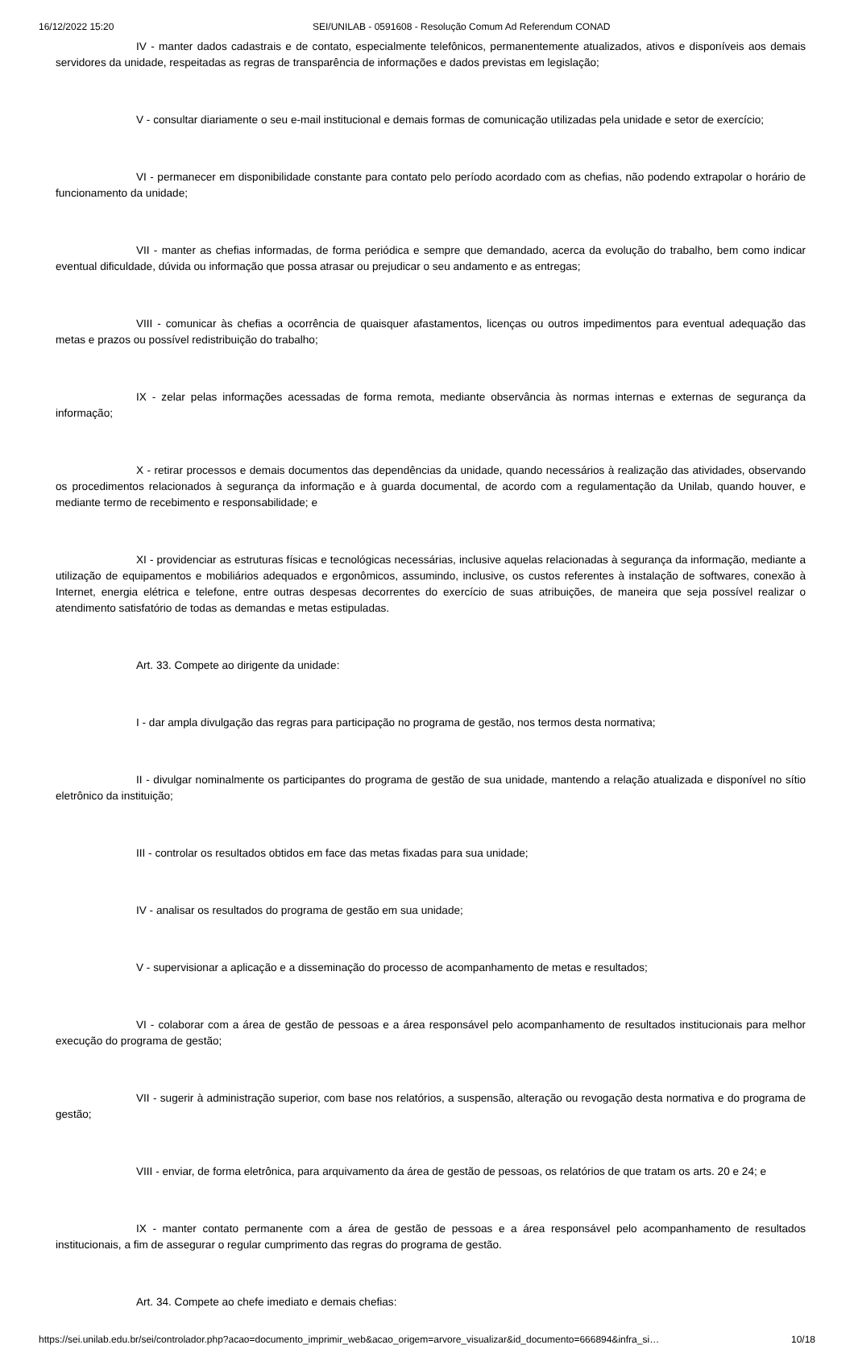16/12/2022 15:20 SEI/UNILAB - 0591608 - Resolução Comum Ad Referendum CONAD
IV - manter dados cadastrais e de contato, especialmente telefônicos, permanentemente atualizados, ativos e disponíveis aos demais servidores da unidade, respeitadas as regras de transparência de informações e dados previstas em legislação;
V - consultar diariamente o seu e-mail institucional e demais formas de comunicação utilizadas pela unidade e setor de exercício;
VI - permanecer em disponibilidade constante para contato pelo período acordado com as chefias, não podendo extrapolar o horário de funcionamento da unidade;
VII - manter as chefias informadas, de forma periódica e sempre que demandado, acerca da evolução do trabalho, bem como indicar eventual dificuldade, dúvida ou informação que possa atrasar ou prejudicar o seu andamento e as entregas;
VIII - comunicar às chefias a ocorrência de quaisquer afastamentos, licenças ou outros impedimentos para eventual adequação das metas e prazos ou possível redistribuição do trabalho;
IX - zelar pelas informações acessadas de forma remota, mediante observância às normas internas e externas de segurança da informação;
X - retirar processos e demais documentos das dependências da unidade, quando necessários à realização das atividades, observando os procedimentos relacionados à segurança da informação e à guarda documental, de acordo com a regulamentação da Unilab, quando houver, e mediante termo de recebimento e responsabilidade; e
XI - providenciar as estruturas físicas e tecnológicas necessárias, inclusive aquelas relacionadas à segurança da informação, mediante a utilização de equipamentos e mobiliários adequados e ergonômicos, assumindo, inclusive, os custos referentes à instalação de softwares, conexão à Internet, energia elétrica e telefone, entre outras despesas decorrentes do exercício de suas atribuições, de maneira que seja possível realizar o atendimento satisfatório de todas as demandas e metas estipuladas.
Art. 33. Compete ao dirigente da unidade:
I - dar ampla divulgação das regras para participação no programa de gestão, nos termos desta normativa;
II - divulgar nominalmente os participantes do programa de gestão de sua unidade, mantendo a relação atualizada e disponível no sítio eletrônico da instituição;
III - controlar os resultados obtidos em face das metas fixadas para sua unidade;
IV - analisar os resultados do programa de gestão em sua unidade;
V - supervisionar a aplicação e a disseminação do processo de acompanhamento de metas e resultados;
VI - colaborar com a área de gestão de pessoas e a área responsável pelo acompanhamento de resultados institucionais para melhor execução do programa de gestão;
VII - sugerir à administração superior, com base nos relatórios, a suspensão, alteração ou revogação desta normativa e do programa de gestão;
VIII - enviar, de forma eletrônica, para arquivamento da área de gestão de pessoas, os relatórios de que tratam os arts. 20 e 24; e
IX - manter contato permanente com a área de gestão de pessoas e a área responsável pelo acompanhamento de resultados institucionais, a fim de assegurar o regular cumprimento das regras do programa de gestão.
Art. 34. Compete ao chefe imediato e demais chefias:
https://sei.unilab.edu.br/sei/controlador.php?acao=documento_imprimir_web&acao_origem=arvore_visualizar&id_documento=666894&infra_si… 10/18